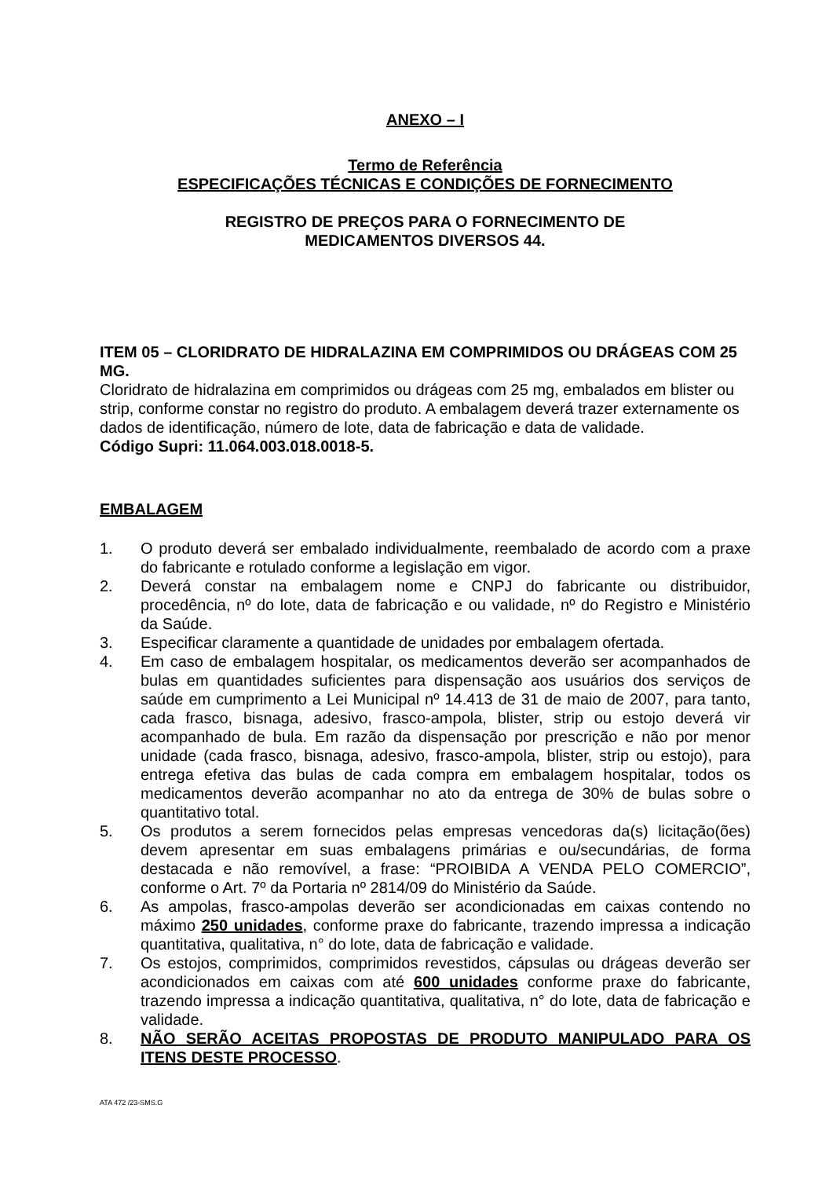ANEXO – I
Termo de Referência
ESPECIFICAÇÕES TÉCNICAS E CONDIÇÕES DE FORNECIMENTO
REGISTRO DE PREÇOS PARA O FORNECIMENTO DE
MEDICAMENTOS DIVERSOS 44.
ITEM 05 – CLORIDRATO DE HIDRALAZINA EM COMPRIMIDOS OU DRÁGEAS COM 25 MG.
Cloridrato de hidralazina em comprimidos ou drágeas com 25 mg, embalados em blister ou strip, conforme constar no registro do produto. A embalagem deverá trazer externamente os dados de identificação, número de lote, data de fabricação e data de validade.
Código Supri: 11.064.003.018.0018-5.
EMBALAGEM
1. O produto deverá ser embalado individualmente, reembalado de acordo com a praxe do fabricante e rotulado conforme a legislação em vigor.
2. Deverá constar na embalagem nome e CNPJ do fabricante ou distribuidor, procedência, nº do lote, data de fabricação e ou validade, nº do Registro e Ministério da Saúde.
3. Especificar claramente a quantidade de unidades por embalagem ofertada.
4. Em caso de embalagem hospitalar, os medicamentos deverão ser acompanhados de bulas em quantidades suficientes para dispensação aos usuários dos serviços de saúde em cumprimento a Lei Municipal nº 14.413 de 31 de maio de 2007, para tanto, cada frasco, bisnaga, adesivo, frasco-ampola, blister, strip ou estojo deverá vir acompanhado de bula. Em razão da dispensação por prescrição e não por menor unidade (cada frasco, bisnaga, adesivo, frasco-ampola, blister, strip ou estojo), para entrega efetiva das bulas de cada compra em embalagem hospitalar, todos os medicamentos deverão acompanhar no ato da entrega de 30% de bulas sobre o quantitativo total.
5. Os produtos a serem fornecidos pelas empresas vencedoras da(s) licitação(ões) devem apresentar em suas embalagens primárias e ou/secundárias, de forma destacada e não removível, a frase: “PROIBIDA A VENDA PELO COMERCIO”, conforme o Art. 7º da Portaria nº 2814/09 do Ministério da Saúde.
6. As ampolas, frasco-ampolas deverão ser acondicionadas em caixas contendo no máximo 250 unidades, conforme praxe do fabricante, trazendo impressa a indicação quantitativa, qualitativa, n° do lote, data de fabricação e validade.
7. Os estojos, comprimidos, comprimidos revestidos, cápsulas ou drágeas deverão ser acondicionados em caixas com até 600 unidades conforme praxe do fabricante, trazendo impressa a indicação quantitativa, qualitativa, n° do lote, data de fabricação e validade.
8. NÃO SERÃO ACEITAS PROPOSTAS DE PRODUTO MANIPULADO PARA OS ITENS DESTE PROCESSO.
ATA 472 /23-SMS.G